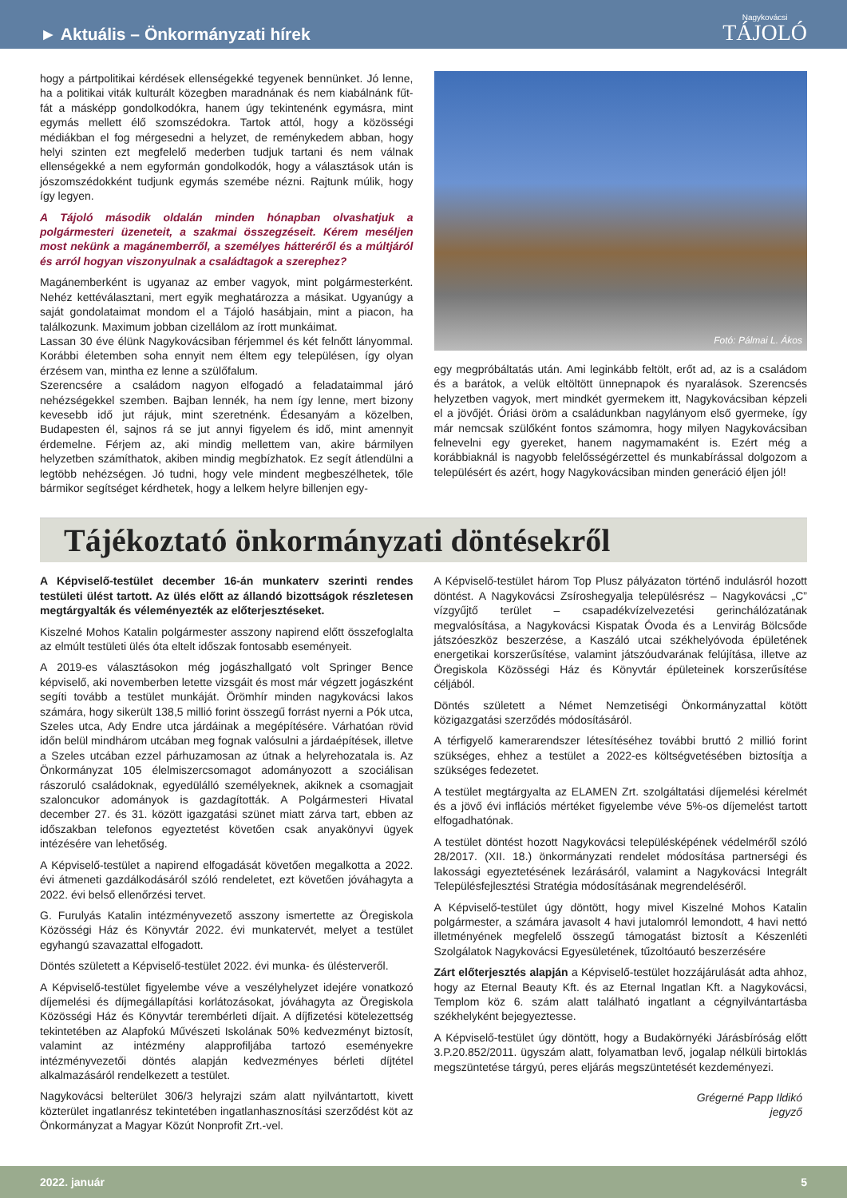► Aktuális – Önkormányzati hírek
Nagykovácsi
TÁJOLÓ
hogy a pártpolitikai kérdések ellenségekké tegyenek bennünket. Jó lenne, ha a politikai viták kulturált közegben maradnának és nem kiabálnánk fűt-fát a másképp gondolkodókra, hanem úgy tekintenénk egymásra, mint egymás mellett élő szomszédokra. Tartok attól, hogy a közösségi médiákban el fog mérgesedni a helyzet, de reménykedem abban, hogy helyi szinten ezt megfelelő mederben tudjuk tartani és nem válnak ellenségekké a nem egyformán gondolkodók, hogy a választások után is jószomszédokként tudjunk egymás szemébe nézni. Rajtunk múlik, hogy így legyen.
A Tájoló második oldalán minden hónapban olvashatjuk a polgármesteri üzeneteit, a szakmai összegzéseit. Kérem meséljen most nekünk a magánemberről, a személyes hátteréről és a múltjáról és arról hogyan viszonyulnak a családtagok a szerephez?
Magánemberként is ugyanaz az ember vagyok, mint polgármesterként. Nehéz kettéválasztani, mert egyik meghatározza a másikat. Ugyanúgy a saját gondolataimat mondom el a Tájoló hasábjain, mint a piacon, ha találkozunk. Maximum jobban cizellálom az írott munkáimat.
Lassan 30 éve élünk Nagykovácsiban férjemmel és két felnőtt lányommal. Korábbi életemben soha ennyit nem éltem egy településen, így olyan érzésem van, mintha ez lenne a szülőfalum.
Szerencsére a családom nagyon elfogadó a feladataimmal járó nehézségekkel szemben. Bajban lennék, ha nem így lenne, mert bizony kevesebb idő jut rájuk, mint szeretnénk. Édesanyám a közelben, Budapesten él, sajnos rá se jut annyi figyelem és idő, mint amennyit érdemelne. Férjem az, aki mindig mellettem van, akire bármilyen helyzetben számíthatok, akiben mindig megbízhatok. Ez segít átlendülni a legtöbb nehézségen. Jó tudni, hogy vele mindent megbeszélhetek, tőle bármikor segítséget kérdhetek, hogy a lelkem helyre billenjen egy-
Fotó: Pálmai L. Ákos
egy megpróbáltatás után. Ami leginkább feltölt, erőt ad, az is a családom és a barátok, a velük eltöltött ünnepnapok és nyaralások. Szerencsés helyzetben vagyok, mert mindkét gyermekem itt, Nagykovácsiban képzeli el a jövőjét. Óriási öröm a családunkban nagylányom első gyermeke, így már nemcsak szülőként fontos számomra, hogy milyen Nagykovácsiban felnevelni egy gyereket, hanem nagymamaként is. Ezért még a korábbiaknál is nagyobb felelősségérzettel és munkabírással dolgozom a településért és azért, hogy Nagykovácsiban minden generáció éljen jól!
Tájékoztató önkormányzati döntésekről
A Képviselő-testület december 16-án munkaterv szerinti rendes testületi ülést tartott. Az ülés előtt az állandó bizottságok részletesen megtárgyalták és véleményezték az előterjesztéseket.
Kiszelné Mohos Katalin polgármester asszony napirend előtt összefoglalta az elmúlt testületi ülés óta eltelt időszak fontosabb eseményeit.
A 2019-es választásokon még jogászhallgató volt Springer Bence képviselő, aki novemberben letette vizsgáit és most már végzett jogászként segíti tovább a testület munkáját. Örömhír minden nagykovácsi lakos számára, hogy sikerült 138,5 millió forint összegű forrást nyerni a Pók utca, Szeles utca, Ady Endre utca járdáinak a megépítésére. Várhatóan rövid időn belül mindhárom utcában meg fognak valósulni a járdaépítések, illetve a Szeles utcában ezzel párhuzamosan az útnak a helyrehozatala is. Az Önkormányzat 105 élelmiszercsomagot adományozott a szociálisan rászoruló családoknak, egyedülálló személyeknek, akiknek a csomagjait szaloncukor adományok is gazdagították. A Polgármesteri Hivatal december 27. és 31. között igazgatási szünet miatt zárva tart, ebben az időszakban telefonos egyeztetést követően csak anyakönyvi ügyek intézésére van lehetőség.
A Képviselő-testület a napirend elfogadását követően megalkotta a 2022. évi átmeneti gazdálkodásáról szóló rendeletet, ezt követően jóváhagyta a 2022. évi belső ellenőrzési tervet.
G. Furulyás Katalin intézményvezető asszony ismertette az Öregiskola Közösségi Ház és Könyvtár 2022. évi munkatervét, melyet a testület egyhangú szavazattal elfogadott.
Döntés született a Képviselő-testület 2022. évi munka- és ülésterveről.
A Képviselő-testület figyelembe véve a veszélyhelyzet idejére vonatkozó díjemelési és díjmegállapítási korlátozásokat, jóváhagyta az Öregiskola Közösségi Ház és Könyvtár terembérleti díjait. A díjfizetési kötelezettség tekintetében az Alapfokú Művészeti Iskolának 50% kedvezményt biztosít, valamint az intézmény alapprofiljába tartozó eseményekre intézményvezetői döntés alapján kedvezményes bérleti díjtétel alkalmazásáról rendelkezett a testület.
Nagykovácsi belterület 306/3 helyrajzi szám alatt nyilvántartott, kivett közterület ingatlanrész tekintetében ingatlanhasznosítási szerződést köt az Önkormányzat a Magyar Közút Nonprofit Zrt.-vel.
A Képviselő-testület három Top Plusz pályázaton történő indulásról hozott döntést. A Nagykovácsi Zsíroshegyalja településrész – Nagykovácsi „C” vízgyűjtő terület – csapadékvízelvezetési gerinchálózatának megvalósítása, a Nagykovácsi Kispatak Óvoda és a Lenvirág Bölcsőde játszóeszköz beszerzése, a Kaszáló utcai székhelyóvoda épületének energetikai korszerűsítése, valamint játszóudvarának felújítása, illetve az Öregiskola Közösségi Ház és Könyvtár épületeinek korszerűsítése céljából.
Döntés született a Német Nemzetiségi Önkormányzattal kötött közigazgatási szerződés módosításáról.
A térfigyelő kamerarendszer létesítéséhez további bruttó 2 millió forint szükséges, ehhez a testület a 2022-es költségvetésében biztosítja a szükséges fedezetet.
A testület megtárgyalta az ELAMEN Zrt. szolgáltatási díjemelési kérelmét és a jövő évi inflációs mértéket figyelembe véve 5%-os díjemelést tartott elfogadhatónak.
A testület döntést hozott Nagykovácsi településképének védelméről szóló 28/2017. (XII. 18.) önkormányzati rendelet módosítása partnerségi és lakossági egyeztetésének lezárásáról, valamint a Nagykovácsi Integrált Településfejlesztési Stratégia módosításának megrendeléséről.
A Képviselő-testület úgy döntött, hogy mivel Kiszelné Mohos Katalin polgármester, a számára javasolt 4 havi jutalomról lemondott, 4 havi nettó illetményének megfelelő összegű támogatást biztosít a Készenléti Szolgálatok Nagykovácsi Egyesületének, tűzoltóautó beszerzésére
Zárt előterjesztés alapján a Képviselő-testület hozzájárulását adta ahhoz, hogy az Eternal Beauty Kft. és az Eternal Ingatlan Kft. a Nagykovácsi, Templom köz 6. szám alatt található ingatlant a cégnyilvántartásba székhelyként bejegyeztesse.
A Képviselő-testület úgy döntött, hogy a Budakörnyéki Járásbíróság előtt 3.P.20.852/2011. ügyszám alatt, folyamatban levő, jogalap nélküli birtoklás megszüntetése tárgyú, peres eljárás megszüntetését kezdeményezi.
Grégerné Papp Ildikó
jegyző
2022. január 5